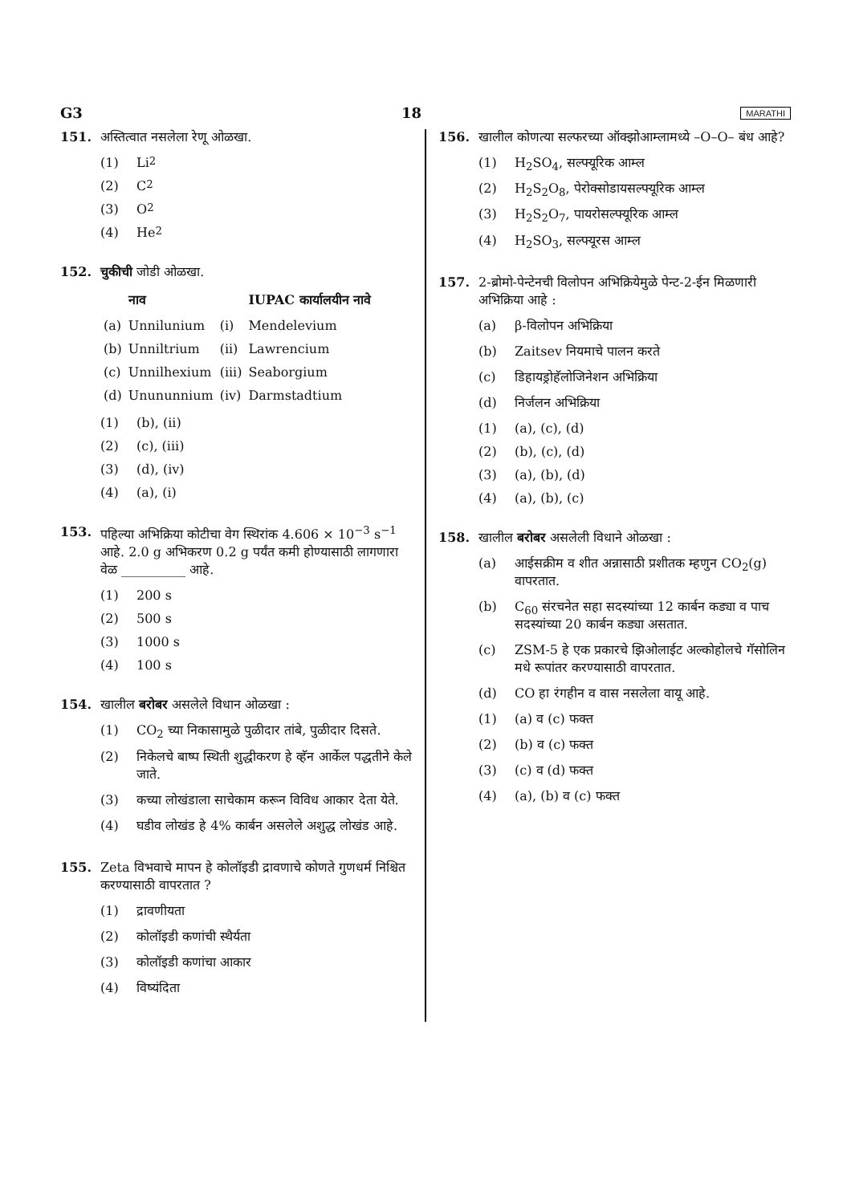G3 18 MARATHI
151. अस्तित्वात नसलेला रेणू ओळखा.
(1) Li<sub>2</sub>
(2) C<sub>2</sub>
(3) O<sub>2</sub>
(4) He<sub>2</sub>
152. चुकीची जोडी ओळखा.
| | नाव | | IUPAC कार्यालयीन नावे |
| --- | --- | --- | --- |
| (a) | Unnilunium | (i) | Mendelevium |
| (b) | Unniltrium | (ii) | Lawrencium |
| (c) | Unnilhexium | (iii) | Seaborgium |
| (d) | Unununnium | (iv) | Darmstadtium |
(1) (b), (ii)
(2) (c), (iii)
(3) (d), (iv)
(4) (a), (i)
153. पहिल्या अभिक्रिया कोटीचा वेग स्थिरांक 4.606 × 10<sup>−3</sup> s<sup>−1</sup> आहे. 2.0 g अभिकरण 0.2 g पर्यंत कमी होण्यासाठी लागणारा वेळ __________ आहे.
(1) 200 s
(2) 500 s
(3) 1000 s
(4) 100 s
154. खालील बरोबर असलेले विधान ओळखा :
(1) CO<sub>2</sub> च्या निकासामुळे पुळीदार तांबे, पुळीदार दिसते.
(2) निकेलचे बाष्प स्थिती शुद्धीकरण हे व्हॅन आर्केल पद्धतीने केले जाते.
(3) कच्या लोखंडाला साचेकाम करून विविध आकार देता येते.
(4) घडीव लोखंड हे 4% कार्बन असलेले अशुद्ध लोखंड आहे.
155. Zeta विभवाचे मापन हे कोलॉइडी द्रावणाचे कोणते गुणधर्म निश्चित करण्यासाठी वापरतात ?
(1) द्रावणीयता
(2) कोलॉइडी कणांची स्थैर्यता
(3) कोलॉइडी कणांचा आकार
(4) विष्यंदिता
156. खालील कोणत्या सल्फरच्या ऑक्झोआम्लामध्ये –O–O– बंध आहे?
(1) H<sub>2</sub>SO<sub>4</sub>, सल्फ्यूरिक आम्ल
(2) H<sub>2</sub>S<sub>2</sub>O<sub>8</sub>, पेरोक्सोडायसल्फ्यूरिक आम्ल
(3) H<sub>2</sub>S<sub>2</sub>O<sub>7</sub>, पायरोसल्फ्यूरिक आम्ल
(4) H<sub>2</sub>SO<sub>3</sub>, सल्फ्यूरस आम्ल
157. 2-ब्रोमो-पेन्टेनची विलोपन अभिक्रियेमुळे पेन्ट-2-ईन मिळणारी अभिक्रिया आहे :
(a) β-विलोपन अभिक्रिया
(b) Zaitsev नियमाचे पालन करते
(c) डिहायड्रोहॅलोजिनेशन अभिक्रिया
(d) निर्जलन अभिक्रिया
(1) (a), (c), (d)
(2) (b), (c), (d)
(3) (a), (b), (d)
(4) (a), (b), (c)
158. खालील बरोबर असलेली विधाने ओळखा :
(a) आईसक्रीम व शीत अन्नासाठी प्रशीतक म्हणुन CO<sub>2</sub>(g) वापरतात.
(b) C<sub>60</sub> संरचनेत सहा सदस्यांच्या 12 कार्बन कड्या व पाच सदस्यांच्या 20 कार्बन कड्या असतात.
(c) ZSM-5 हे एक प्रकारचे झिओलाईट अल्कोहोलचे गॅसोलिन मधे रूपांतर करण्यासाठी वापरतात.
(d) CO हा रंगहीन व वास नसलेला वायू आहे.
(1) (a) व (c) फक्त
(2) (b) व (c) फक्त
(3) (c) व (d) फक्त
(4) (a), (b) व (c) फक्त